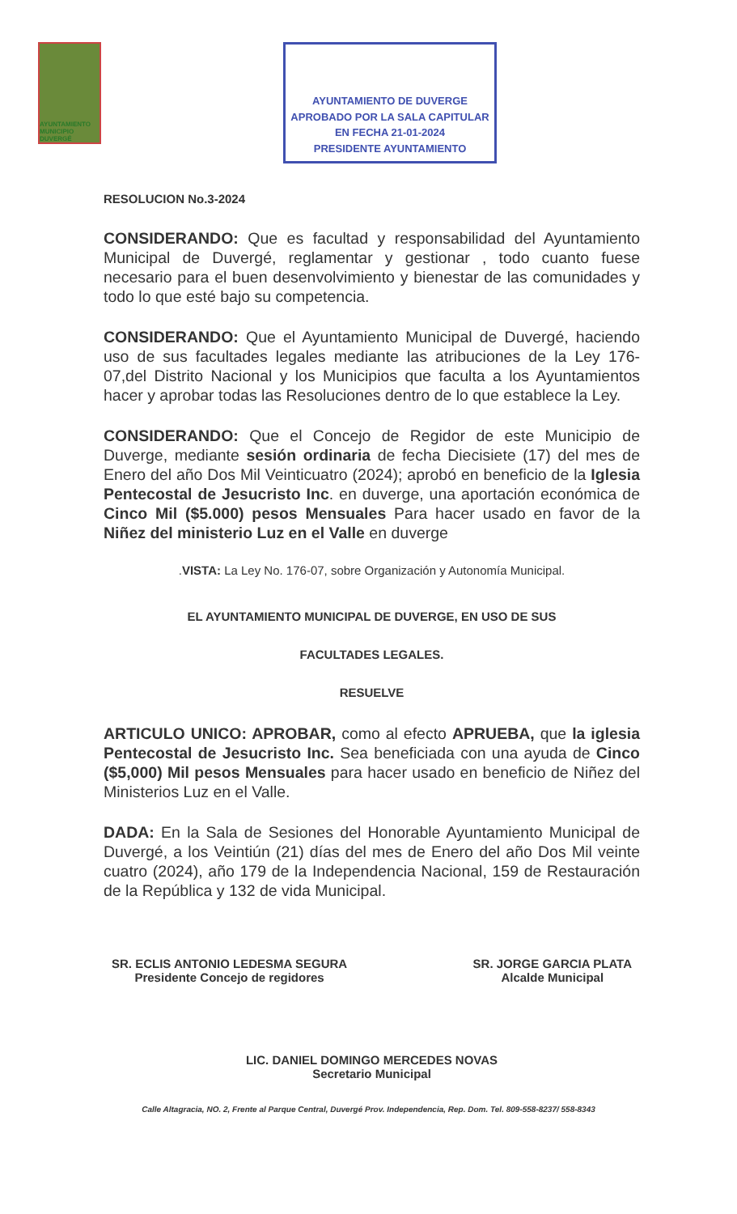AYUNTAMIENTO MUNICIPIO
DUVERGÉ
AYUNTAMIENTO DE DUVERGE
APROBADO POR LA SALA CAPITULAR
EN FECHA 21-01-2024
PRESIDENTE AYUNTAMIENTO
RESOLUCION No.3-2024
CONSIDERANDO: Que es facultad y responsabilidad del Ayuntamiento Municipal de Duvergé, reglamentar y gestionar , todo cuanto fuese necesario para el buen desenvolvimiento y bienestar de las comunidades y todo lo que esté bajo su competencia.
CONSIDERANDO: Que el Ayuntamiento Municipal de Duvergé, haciendo uso de sus facultades legales mediante las atribuciones de la Ley 176-07,del Distrito Nacional y los Municipios que faculta a los Ayuntamientos hacer y aprobar todas las Resoluciones dentro de lo que establece la Ley.
CONSIDERANDO: Que el Concejo de Regidor de este Municipio de Duverge, mediante sesión ordinaria de fecha Diecisiete (17) del mes de Enero del año Dos Mil Veinticuatro (2024); aprobó en beneficio de la Iglesia Pentecostal de Jesucristo Inc. en duverge, una aportación económica de Cinco Mil ($5.000) pesos Mensuales Para hacer usado en favor de la Niñez del ministerio Luz en el Valle en duverge
.VISTA: La Ley No. 176-07, sobre Organización y Autonomía Municipal.
EL AYUNTAMIENTO MUNICIPAL DE DUVERGE, EN USO DE SUS
FACULTADES LEGALES.
RESUELVE
ARTICULO UNICO: APROBAR, como al efecto APRUEBA, que la iglesia Pentecostal de Jesucristo Inc. Sea beneficiada con una ayuda de Cinco ($5,000) Mil pesos Mensuales para hacer usado en beneficio de Niñez del Ministerios Luz en el Valle.
DADA: En la Sala de Sesiones del Honorable Ayuntamiento Municipal de Duvergé, a los Veintiún (21) días del mes de Enero del año Dos Mil veinte cuatro (2024), año 179 de la Independencia Nacional, 159 de Restauración de la República y 132 de vida Municipal.
SR. ECLIS ANTONIO LEDESMA SEGURA
Presidente Concejo de regidores
SR. JORGE GARCIA PLATA
Alcalde Municipal
LIC. DANIEL DOMINGO MERCEDES NOVAS
Secretario Municipal
Calle Altagracia, NO. 2, Frente al Parque Central, Duvergé Prov. Independencia, Rep. Dom. Tel. 809-558-8237/ 558-8343